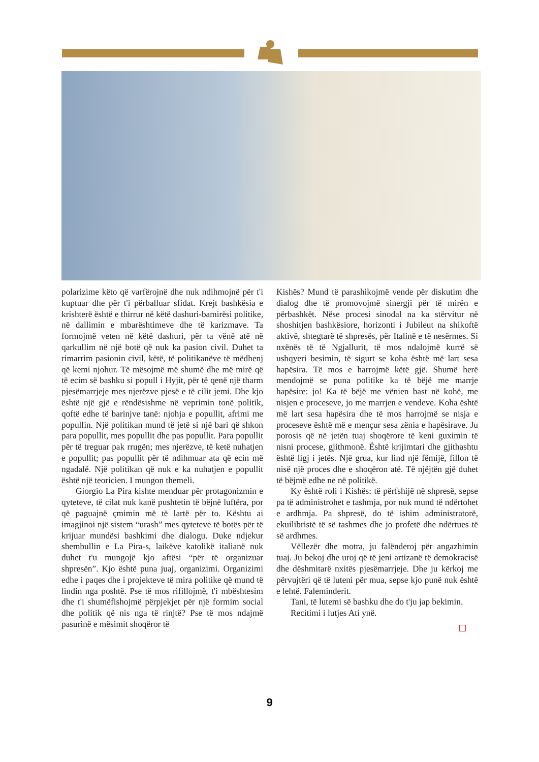polarizime këto që varfërojnë dhe nuk ndihmojnë për t'i kuptuar dhe për t'i përballuar sfidat. Krejt bashkësia e krishterë është e thirrur në këtë dashuri-bamirësi politike, në dallimin e mbarështimeve dhe të karizmave. Ta formojmë veten në këtë dashuri, për ta vënë atë në qarkullim në një botë që nuk ka pasion civil. Duhet ta rimarrim pasionin civil, këtë, të politikanëve të mëdhenj që kemi njohur. Të mësojmë më shumë dhe më mirë që të ecim së bashku si popull i Hyjit, për të qenë një tharm pjesëmarrjeje mes njerëzve pjesë e të cilit jemi. Dhe kjo është një gjë e rëndësishme në veprimin tonë politik, qoftë edhe të barinjve tanë: njohja e popullit, afrimi me popullin. Një politikan mund të jetë si një bari që shkon para popullit, mes popullit dhe pas popullit. Para popullit për të treguar pak rrugën; mes njerëzve, të ketë nuhatjen e popullit; pas popullit për të ndihmuar ata që ecin më ngadalë. Një politikan që nuk e ka nuhatjen e popullit është një teoricien. I mungon themeli.
Giorgio La Pira kishte menduar për protagonizmin e qyteteve, të cilat nuk kanë pushtetin të bëjnë luftëra, por që paguajnë çmimin më të lartë për to. Kështu ai imagjinoi një sistem “urash” mes qyteteve të botës për të krijuar mundësi bashkimi dhe dialogu. Duke ndjekur shembullin e La Pira-s, laikëve katolikë italianë nuk duhet t'u mungojë kjo aftësi “për të organizuar shpresën”. Kjo është puna juaj, organizimi. Organizimi edhe i paqes dhe i projekteve të mira politike që mund të lindin nga poshtë. Pse të mos rifillojmë, t'i mbështesim dhe t'i shumëfishojmë përpjekjet për një formim social dhe politik që nis nga të rinjtë? Pse të mos ndajmë pasurinë e mësimit shoqëror të
Kishës? Mund të parashikojmë vende për diskutim dhe dialog dhe të promovojmë sinergji për të mirën e përbashkët. Nëse procesi sinodal na ka stërvitur në shoshitjen bashkësiore, horizonti i Jubileut na shikoftë aktivë, shtegtarë të shpresës, për Italinë e të nesërmes. Si nxënës të të Ngjallurit, të mos ndalojmë kurrë së ushqyeri besimin, të sigurt se koha është më lart sesa hapësira. Të mos e harrojmë këtë gjë. Shumë herë mendojmë se puna politike ka të bëjë me marrje hapësire: jo! Ka të bëjë me vënien bast në kohë, me nisjen e proceseve, jo me marrjen e vendeve. Koha është më lart sesa hapësira dhe të mos harrojmë se nisja e proceseve është më e mençur sesa zënia e hapësirave. Ju porosis që në jetën tuaj shoqërore të keni guximin të nisni procese, gjithmonë. Është krijimtari dhe gjithashtu është ligj i jetës. Një grua, kur lind një fëmijë, fillon të nisë një proces dhe e shoqëron atë. Të njëjtën gjë duhet të bëjmë edhe ne në politikë.
Ky është roli i Kishës: të përfshijë në shpresë, sepse pa të administrohet e tashmja, por nuk mund të ndërtohet e ardhmja. Pa shpresë, do të ishim administratorë, ekuilibristë të së tashmes dhe jo profetë dhe ndërtues të së ardhmes.
Vëllezër dhe motra, ju falënderoj për angazhimin tuaj. Ju bekoj dhe uroj që të jeni artizanë të demokracisë dhe dëshmitarë nxitës pjesëmarrjeje. Dhe ju kërkoj me përvujtëri që të luteni për mua, sepse kjo punë nuk është e lehtë. Faleminderit.
Tani, të lutemi së bashku dhe do t'ju jap bekimin.
Recitimi i lutjes Ati ynë.
9